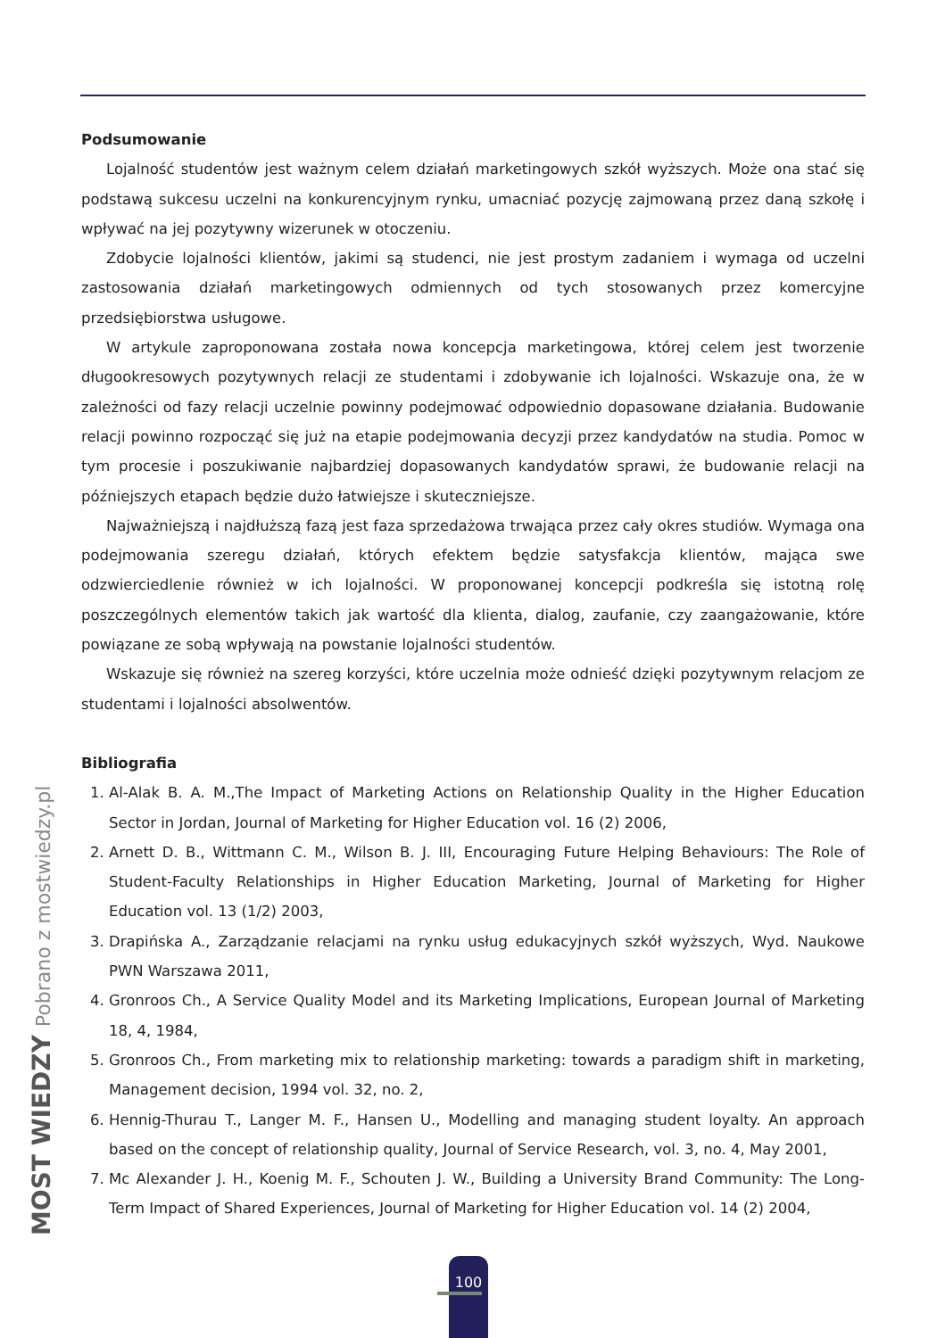Podsumowanie
Lojalność studentów jest ważnym celem działań marketingowych szkół wyższych. Może ona stać się podstawą sukcesu uczelni na konkurencyjnym rynku, umacniać pozycję zajmowaną przez daną szkołę i wpływać na jej pozytywny wizerunek w otoczeniu.
Zdobycie lojalności klientów, jakimi są studenci, nie jest prostym zadaniem i wymaga od uczelni zastosowania działań marketingowych odmiennych od tych stosowanych przez komercyjne przedsiębiorstwa usługowe.
W artykule zaproponowana została nowa koncepcja marketingowa, której celem jest tworzenie długookresowych pozytywnych relacji ze studentami i zdobywanie ich lojalności. Wskazuje ona, że w zależności od fazy relacji uczelnie powinny podejmować odpowiednio dopasowane działania. Budowanie relacji powinno rozpocząć się już na etapie podejmowania decyzji przez kandydatów na studia. Pomoc w tym procesie i poszukiwanie najbardziej dopasowanych kandydatów sprawi, że budowanie relacji na późniejszych etapach będzie dużo łatwiejsze i skuteczniejsze.
Najważniejszą i najdłuższą fazą jest faza sprzedażowa trwająca przez cały okres studiów. Wymaga ona podejmowania szeregu działań, których efektem będzie satysfakcja klientów, mająca swe odzwierciedlenie również w ich lojalności. W proponowanej koncepcji podkreśla się istotną rolę poszczególnych elementów takich jak wartość dla klienta, dialog, zaufanie, czy zaangażowanie, które powiązane ze sobą wpływają na powstanie lojalności studentów.
Wskazuje się również na szereg korzyści, które uczelnia może odnieść dzięki pozytywnym relacjom ze studentami i lojalności absolwentów.
Bibliografia
1. Al-Alak B. A. M.,The Impact of Marketing Actions on Relationship Quality in the Higher Education Sector in Jordan, Journal of Marketing for Higher Education vol. 16 (2) 2006,
2. Arnett D. B., Wittmann C. M., Wilson B. J. III, Encouraging Future Helping Behaviours: The Role of Student-Faculty Relationships in Higher Education Marketing, Journal of Marketing for Higher Education vol. 13 (1/2) 2003,
3. Drapińska A., Zarządzanie relacjami na rynku usług edukacyjnych szkół wyższych, Wyd. Naukowe PWN Warszawa 2011,
4. Gronroos Ch., A Service Quality Model and its Marketing Implications, European Journal of Marketing 18, 4, 1984,
5. Gronroos Ch., From marketing mix to relationship marketing: towards a paradigm shift in marketing, Management decision, 1994 vol. 32, no. 2,
6. Hennig-Thurau T., Langer M. F., Hansen U., Modelling and managing student loyalty. An approach based on the concept of relationship quality, Journal of Service Research, vol. 3, no. 4, May 2001,
7. Mc Alexander J. H., Koenig M. F., Schouten J. W., Building a University Brand Community: The Long-Term Impact of Shared Experiences, Journal of Marketing for Higher Education vol. 14 (2) 2004,
MOST WIEDZY Pobrano z mostwiedzy.pl 100